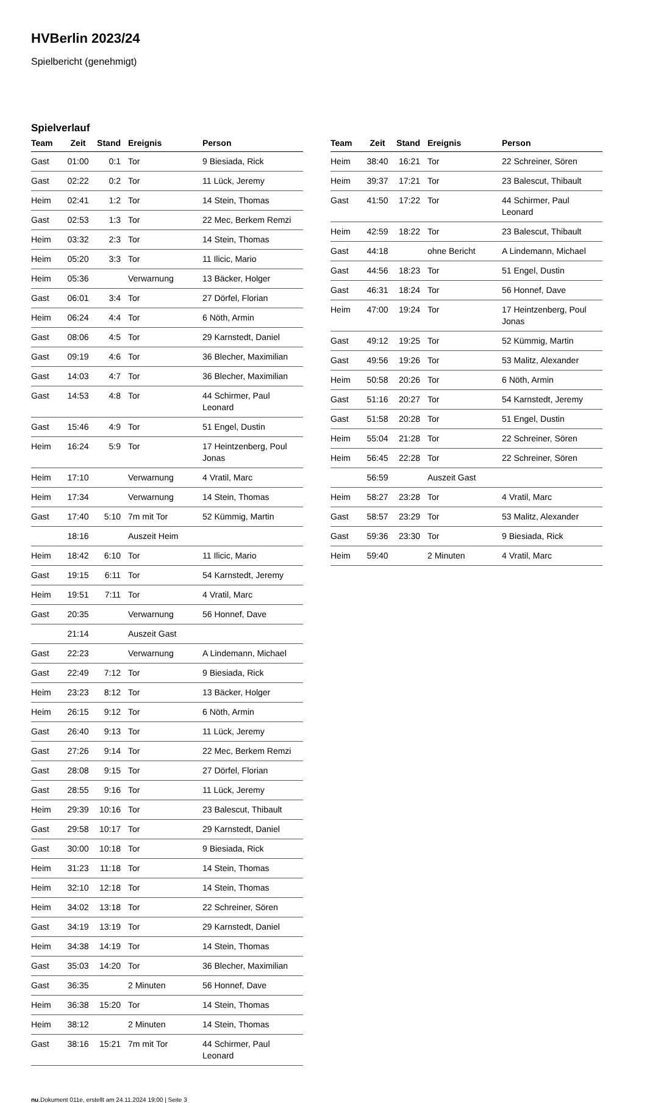HVBerlin 2023/24
Spielbericht (genehmigt)
Spielverlauf
| Team | Zeit | Stand | Ereignis | Person |
| --- | --- | --- | --- | --- |
| Gast | 01:00 | 0:1 | Tor | 9 Biesiada, Rick |
| Gast | 02:22 | 0:2 | Tor | 11 Lück, Jeremy |
| Heim | 02:41 | 1:2 | Tor | 14 Stein, Thomas |
| Gast | 02:53 | 1:3 | Tor | 22 Mec, Berkem Remzi |
| Heim | 03:32 | 2:3 | Tor | 14 Stein, Thomas |
| Heim | 05:20 | 3:3 | Tor | 11 Ilicic, Mario |
| Heim | 05:36 | | Verwarnung | 13 Bäcker, Holger |
| Gast | 06:01 | 3:4 | Tor | 27 Dörfel, Florian |
| Heim | 06:24 | 4:4 | Tor | 6 Nöth, Armin |
| Gast | 08:06 | 4:5 | Tor | 29 Karnstedt, Daniel |
| Gast | 09:19 | 4:6 | Tor | 36 Blecher, Maximilian |
| Gast | 14:03 | 4:7 | Tor | 36 Blecher, Maximilian |
| Gast | 14:53 | 4:8 | Tor | 44 Schirmer, Paul Leonard |
| Gast | 15:46 | 4:9 | Tor | 51 Engel, Dustin |
| Heim | 16:24 | 5:9 | Tor | 17 Heintzenberg, Poul Jonas |
| Heim | 17:10 | | Verwarnung | 4 Vratil, Marc |
| Heim | 17:34 | | Verwarnung | 14 Stein, Thomas |
| Gast | 17:40 | 5:10 | 7m mit Tor | 52 Kümmig, Martin |
| | 18:16 | | Auszeit Heim | |
| Heim | 18:42 | 6:10 | Tor | 11 Ilicic, Mario |
| Gast | 19:15 | 6:11 | Tor | 54 Karnstedt, Jeremy |
| Heim | 19:51 | 7:11 | Tor | 4 Vratil, Marc |
| Gast | 20:35 | | Verwarnung | 56 Honnef, Dave |
| | 21:14 | | Auszeit Gast | |
| Gast | 22:23 | | Verwarnung | A Lindemann, Michael |
| Gast | 22:49 | 7:12 | Tor | 9 Biesiada, Rick |
| Heim | 23:23 | 8:12 | Tor | 13 Bäcker, Holger |
| Heim | 26:15 | 9:12 | Tor | 6 Nöth, Armin |
| Gast | 26:40 | 9:13 | Tor | 11 Lück, Jeremy |
| Gast | 27:26 | 9:14 | Tor | 22 Mec, Berkem Remzi |
| Gast | 28:08 | 9:15 | Tor | 27 Dörfel, Florian |
| Gast | 28:55 | 9:16 | Tor | 11 Lück, Jeremy |
| Heim | 29:39 | 10:16 | Tor | 23 Balescut, Thibault |
| Gast | 29:58 | 10:17 | Tor | 29 Karnstedt, Daniel |
| Gast | 30:00 | 10:18 | Tor | 9 Biesiada, Rick |
| Heim | 31:23 | 11:18 | Tor | 14 Stein, Thomas |
| Heim | 32:10 | 12:18 | Tor | 14 Stein, Thomas |
| Heim | 34:02 | 13:18 | Tor | 22 Schreiner, Sören |
| Gast | 34:19 | 13:19 | Tor | 29 Karnstedt, Daniel |
| Heim | 34:38 | 14:19 | Tor | 14 Stein, Thomas |
| Gast | 35:03 | 14:20 | Tor | 36 Blecher, Maximilian |
| Gast | 36:35 | | 2 Minuten | 56 Honnef, Dave |
| Heim | 36:38 | 15:20 | Tor | 14 Stein, Thomas |
| Heim | 38:12 | | 2 Minuten | 14 Stein, Thomas |
| Gast | 38:16 | 15:21 | 7m mit Tor | 44 Schirmer, Paul Leonard |
| Team | Zeit | Stand | Ereignis | Person |
| --- | --- | --- | --- | --- |
| Heim | 38:40 | 16:21 | Tor | 22 Schreiner, Sören |
| Heim | 39:37 | 17:21 | Tor | 23 Balescut, Thibault |
| Gast | 41:50 | 17:22 | Tor | 44 Schirmer, Paul Leonard |
| Heim | 42:59 | 18:22 | Tor | 23 Balescut, Thibault |
| Gast | 44:18 | | ohne Bericht | A Lindemann, Michael |
| Gast | 44:56 | 18:23 | Tor | 51 Engel, Dustin |
| Gast | 46:31 | 18:24 | Tor | 56 Honnef, Dave |
| Heim | 47:00 | 19:24 | Tor | 17 Heintzenberg, Poul Jonas |
| Gast | 49:12 | 19:25 | Tor | 52 Kümmig, Martin |
| Gast | 49:56 | 19:26 | Tor | 53 Malitz, Alexander |
| Heim | 50:58 | 20:26 | Tor | 6 Nöth, Armin |
| Gast | 51:16 | 20:27 | Tor | 54 Karnstedt, Jeremy |
| Gast | 51:58 | 20:28 | Tor | 51 Engel, Dustin |
| Heim | 55:04 | 21:28 | Tor | 22 Schreiner, Sören |
| Heim | 56:45 | 22:28 | Tor | 22 Schreiner, Sören |
| | 56:59 | | Auszeit Gast | |
| Heim | 58:27 | 23:28 | Tor | 4 Vratil, Marc |
| Gast | 58:57 | 23:29 | Tor | 53 Malitz, Alexander |
| Gast | 59:36 | 23:30 | Tor | 9 Biesiada, Rick |
| Heim | 59:40 | | 2 Minuten | 4 Vratil, Marc |
nu.Dokument 011e, erstellt am 24.11.2024 19:00 | Seite 3